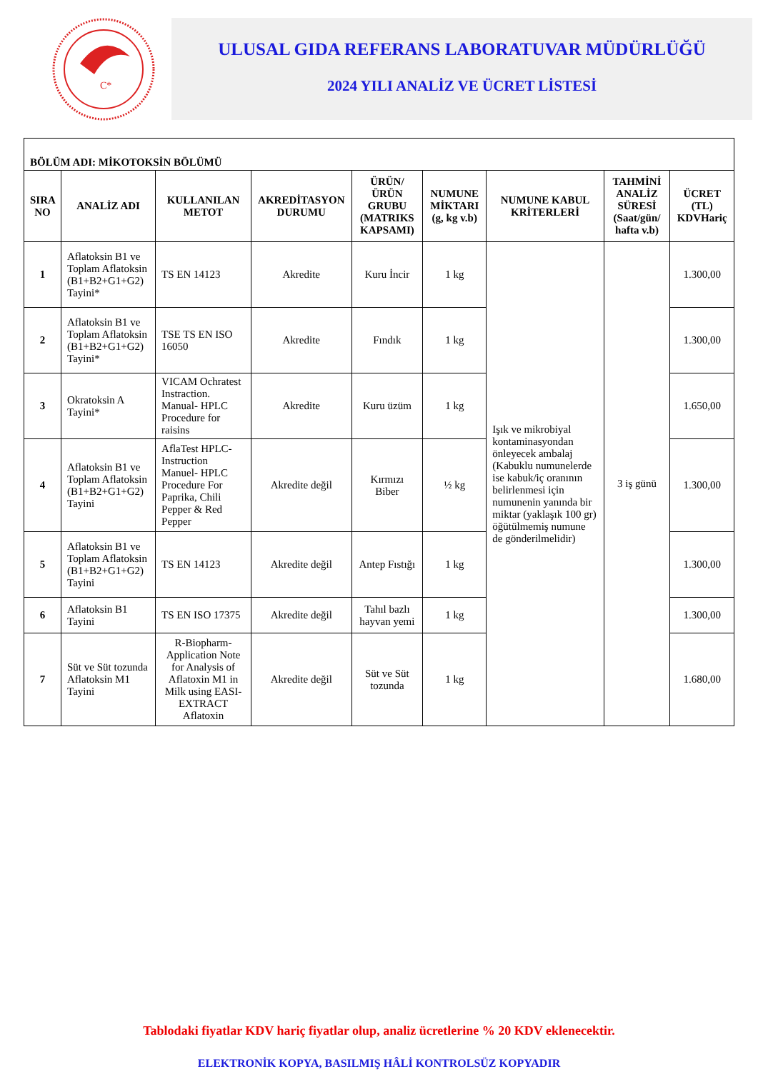C*
ULUSAL GIDA REFERANS LABORATUVAR MÜDÜRLÜĞÜ
2024 YILI ANALİZ VE ÜCRET LİSTESİ
| BÖLÜM ADI: MİKOTOKSİN BÖLÜMÜ | | | | | | | | |
| SIRA NO | ANALİZ ADI | KULLANILAN METOT | AKREDİTASYON DURUMU | ÜRÜN/ÜRÜN GRUBU (MATRIKS KAPSAMI) | NUMUNE MİKTARI (g, kg v.b) | NUMUNE KABUL KRİTERLERİ | TAHMİNİ ANALİZ SÜRESİ (Saat/gün/ hafta v.b) | ÜCRET (TL) KDVHariç |
| 1 | Aflatoksin B1 ve Toplam Aflatoksin (B1+B2+G1+G2) Tayini* | TS EN 14123 | Akredite | Kuru İncir | 1 kg | Işık ve mikrobiyal kontaminasyondan önleyecek ambalaj (Kabuklu numunelerde ise kabuk/iç oranının belirlenmesi için numunenin yanında bir miktar (yaklaşık 100 gr) öğütülmemiş numune de gönderilmelidir) | 3 iş günü | 1.300,00 |
| 2 | Aflatoksin B1 ve Toplam Aflatoksin (B1+B2+G1+G2) Tayini* | TSE TS EN ISO 16050 | Akredite | Fındık | 1 kg | | | 1.300,00 |
| 3 | Okratoksin A Tayini* | VICAM Ochratest Instraction. Manual- HPLC Procedure for raisins | Akredite | Kuru üzüm | 1 kg | | | 1.650,00 |
| 4 | Aflatoksin B1 ve Toplam Aflatoksin (B1+B2+G1+G2) Tayini | AflaTest HPLC-Instruction Manuel- HPLC Procedure For Paprika, Chili Pepper & Red Pepper | Akredite değil | Kırmızı Biber | ½ kg | | | 1.300,00 |
| 5 | Aflatoksin B1 ve Toplam Aflatoksin (B1+B2+G1+G2) Tayini | TS EN 14123 | Akredite değil | Antep Fıstığı | 1 kg | | | 1.300,00 |
| 6 | Aflatoksin B1 Tayini | TS EN ISO 17375 | Akredite değil | Tahıl bazlı hayvan yemi | 1 kg | | | 1.300,00 |
| 7 | Süt ve Süt tozunda Aflatoksin M1 Tayini | R-Biopharm-Application Note for Analysis of Aflatoxin M1 in Milk using EASI-EXTRACT Aflatoxin | Akredite değil | Süt ve Süt tozunda | 1 kg | | | 1.680,00 |
Tablodaki fiyatlar KDV hariç fiyatlar olup, analiz ücretlerine % 20 KDV eklenecektir.
ELEKTRONİK KOPYA, BASILMIŞ HÂLİ KONTROLSÜZ KOPYADIR